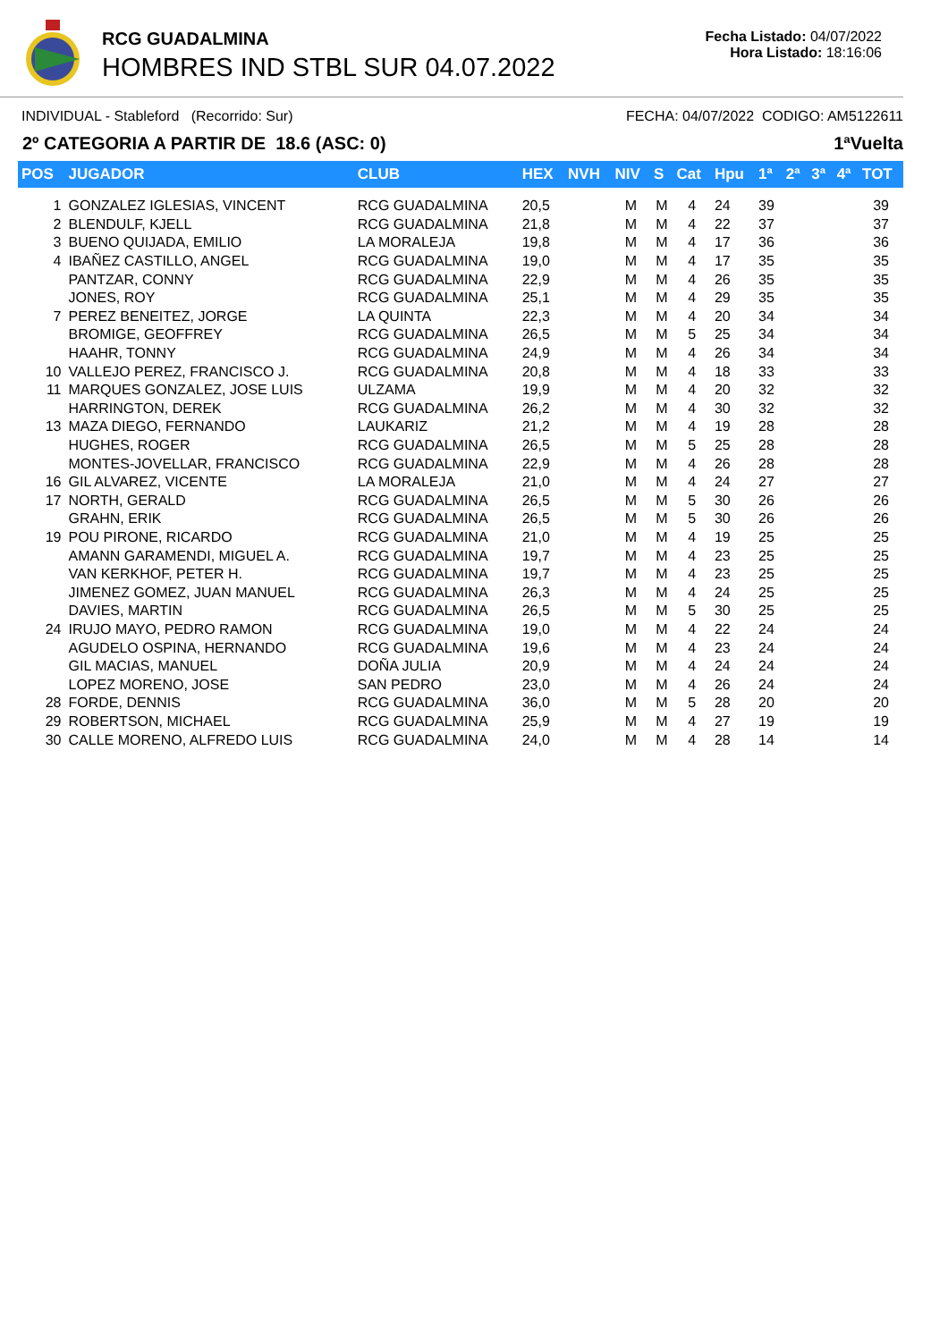RCG GUADALMINA
HOMBRES IND STBL SUR 04.07.2022
Fecha Listado: 04/07/2022
Hora Listado: 18:16:06
INDIVIDUAL - Stableford (Recorrido: Sur) FECHA: 04/07/2022 CODIGO: AM5122611
2º CATEGORIA A PARTIR DE 18.6 (ASC: 0) 1ªVuelta
| POS | JUGADOR | CLUB | HEX | NVH | NIV | S | Cat | Hpu | 1ª | 2ª | 3ª | 4ª | TOT |
| --- | --- | --- | --- | --- | --- | --- | --- | --- | --- | --- | --- | --- | --- |
| 1 | GONZALEZ IGLESIAS, VINCENT | RCG GUADALMINA | 20,5 | | M | M | 4 | 24 | 39 | | | | 39 |
| 2 | BLENDULF, KJELL | RCG GUADALMINA | 21,8 | | M | M | 4 | 22 | 37 | | | | 37 |
| 3 | BUENO QUIJADA, EMILIO | LA MORALEJA | 19,8 | | M | M | 4 | 17 | 36 | | | | 36 |
| 4 | IBAÑEZ CASTILLO, ANGEL | RCG GUADALMINA | 19,0 | | M | M | 4 | 17 | 35 | | | | 35 |
| | PANTZAR, CONNY | RCG GUADALMINA | 22,9 | | M | M | 4 | 26 | 35 | | | | 35 |
| | JONES, ROY | RCG GUADALMINA | 25,1 | | M | M | 4 | 29 | 35 | | | | 35 |
| 7 | PEREZ BENEITEZ, JORGE | LA QUINTA | 22,3 | | M | M | 4 | 20 | 34 | | | | 34 |
| | BROMIGE, GEOFFREY | RCG GUADALMINA | 26,5 | | M | M | 5 | 25 | 34 | | | | 34 |
| | HAAHR, TONNY | RCG GUADALMINA | 24,9 | | M | M | 4 | 26 | 34 | | | | 34 |
| 10 | VALLEJO PEREZ, FRANCISCO J. | RCG GUADALMINA | 20,8 | | M | M | 4 | 18 | 33 | | | | 33 |
| 11 | MARQUES GONZALEZ, JOSE LUIS | ULZAMA | 19,9 | | M | M | 4 | 20 | 32 | | | | 32 |
| | HARRINGTON, DEREK | RCG GUADALMINA | 26,2 | | M | M | 4 | 30 | 32 | | | | 32 |
| 13 | MAZA DIEGO, FERNANDO | LAUKARIZ | 21,2 | | M | M | 4 | 19 | 28 | | | | 28 |
| | HUGHES, ROGER | RCG GUADALMINA | 26,5 | | M | M | 5 | 25 | 28 | | | | 28 |
| | MONTES-JOVELLAR, FRANCISCO | RCG GUADALMINA | 22,9 | | M | M | 4 | 26 | 28 | | | | 28 |
| 16 | GIL ALVAREZ, VICENTE | LA MORALEJA | 21,0 | | M | M | 4 | 24 | 27 | | | | 27 |
| 17 | NORTH, GERALD | RCG GUADALMINA | 26,5 | | M | M | 5 | 30 | 26 | | | | 26 |
| | GRAHN, ERIK | RCG GUADALMINA | 26,5 | | M | M | 5 | 30 | 26 | | | | 26 |
| 19 | POU PIRONE, RICARDO | RCG GUADALMINA | 21,0 | | M | M | 4 | 19 | 25 | | | | 25 |
| | AMANN GARAMENDI, MIGUEL A. | RCG GUADALMINA | 19,7 | | M | M | 4 | 23 | 25 | | | | 25 |
| | VAN KERKHOF, PETER H. | RCG GUADALMINA | 19,7 | | M | M | 4 | 23 | 25 | | | | 25 |
| | JIMENEZ GOMEZ, JUAN MANUEL | RCG GUADALMINA | 26,3 | | M | M | 4 | 24 | 25 | | | | 25 |
| | DAVIES, MARTIN | RCG GUADALMINA | 26,5 | | M | M | 5 | 30 | 25 | | | | 25 |
| 24 | IRUJO MAYO, PEDRO RAMON | RCG GUADALMINA | 19,0 | | M | M | 4 | 22 | 24 | | | | 24 |
| | AGUDELO OSPINA, HERNANDO | RCG GUADALMINA | 19,6 | | M | M | 4 | 23 | 24 | | | | 24 |
| | GIL MACIAS, MANUEL | DOÑA JULIA | 20,9 | | M | M | 4 | 24 | 24 | | | | 24 |
| | LOPEZ MORENO, JOSE | SAN PEDRO | 23,0 | | M | M | 4 | 26 | 24 | | | | 24 |
| 28 | FORDE, DENNIS | RCG GUADALMINA | 36,0 | | M | M | 5 | 28 | 20 | | | | 20 |
| 29 | ROBERTSON, MICHAEL | RCG GUADALMINA | 25,9 | | M | M | 4 | 27 | 19 | | | | 19 |
| 30 | CALLE MORENO, ALFREDO LUIS | RCG GUADALMINA | 24,0 | | M | M | 4 | 28 | 14 | | | | 14 |